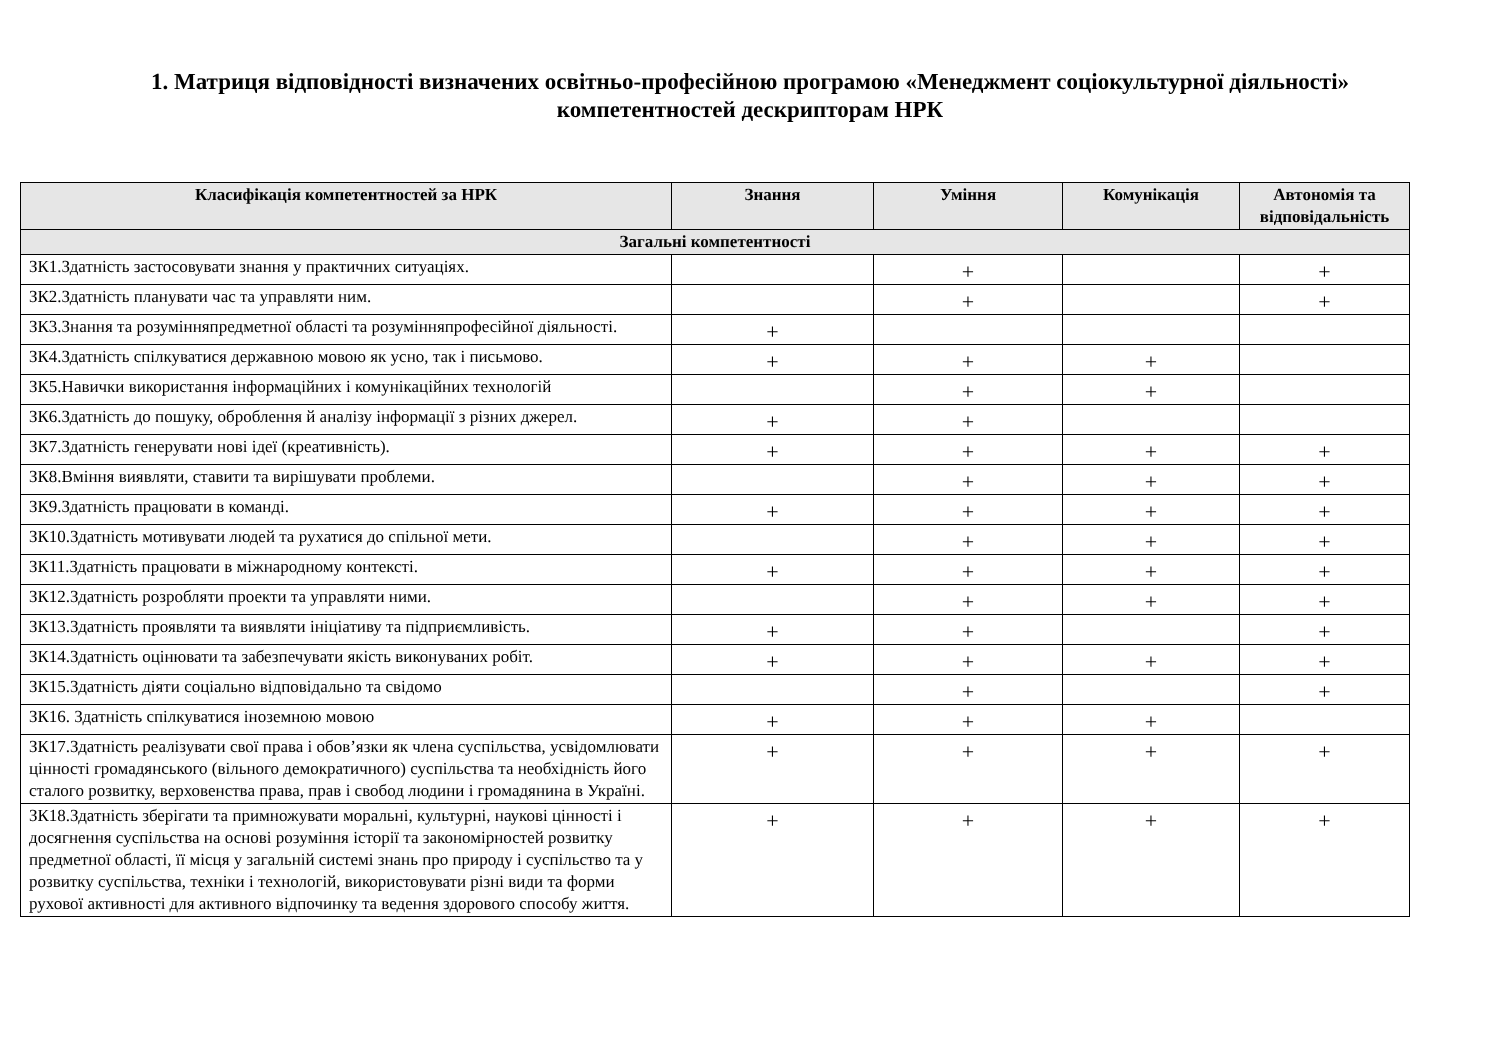1. Матриця відповідності визначених освітньо-професійною програмою «Менеджмент соціокультурної діяльності»
компетентностей дескрипторам НРК
| Класифікація компетентностей за НРК | Знання | Уміння | Комунікація | Автономія та відповідальність |
| --- | --- | --- | --- | --- |
| Загальні компетентності | | | | |
| ЗК1.Здатність застосовувати знання у практичних ситуаціях. | | + | | + |
| ЗК2.Здатність планувати час та управляти ним. | | + | | + |
| ЗК3.Знання та розумінняпредметної області та розумінняпрофесійної діяльності. | + | | | |
| ЗК4.Здатність спілкуватися державною мовою як усно, так і письмово. | + | + | + | |
| ЗК5.Навички використання інформаційних і комунікаційних технологій | | + | + | |
| ЗК6.Здатність до пошуку, оброблення й аналізу інформації з різних джерел. | + | + | | |
| ЗК7.Здатність генерувати нові ідеї (креативність). | + | + | + | + |
| ЗК8.Вміння виявляти, ставити та вирішувати проблеми. | | + | + | + |
| ЗК9.Здатність працювати в команді. | + | + | + | + |
| ЗК10.Здатність мотивувати людей та рухатися до спільної мети. | | + | + | + |
| ЗК11.Здатність працювати в міжнародному контексті. | + | + | + | + |
| ЗК12.Здатність розробляти проекти та управляти ними. | | + | + | + |
| ЗК13.Здатність проявляти та виявляти ініціативу та підприємливість. | + | + | | + |
| ЗК14.Здатність оцінювати та забезпечувати якість виконуваних робіт. | + | + | + | + |
| ЗК15.Здатність діяти соціально відповідально та свідомо | | + | | + |
| ЗК16. Здатність спілкуватися іноземною мовою | + | + | + | |
| ЗК17.Здатність реалізувати свої права і обов’язки як члена суспільства, усвідомлювати цінності громадянського (вільного демократичного) суспільства та необхідність його сталого розвитку, верховенства права, прав і свобод людини і громадянина в Україні. | + | + | + | + |
| ЗК18.Здатність зберігати та примножувати моральні, культурні, наукові цінності і досягнення суспільства на основі розуміння історії та закономірностей розвитку предметної області, її місця у загальній системі знань про природу і суспільство та у розвитку суспільства, техніки і технологій, використовувати різні види та форми рухової активності для активного відпочинку та ведення здорового способу життя. | + | + | + | + |